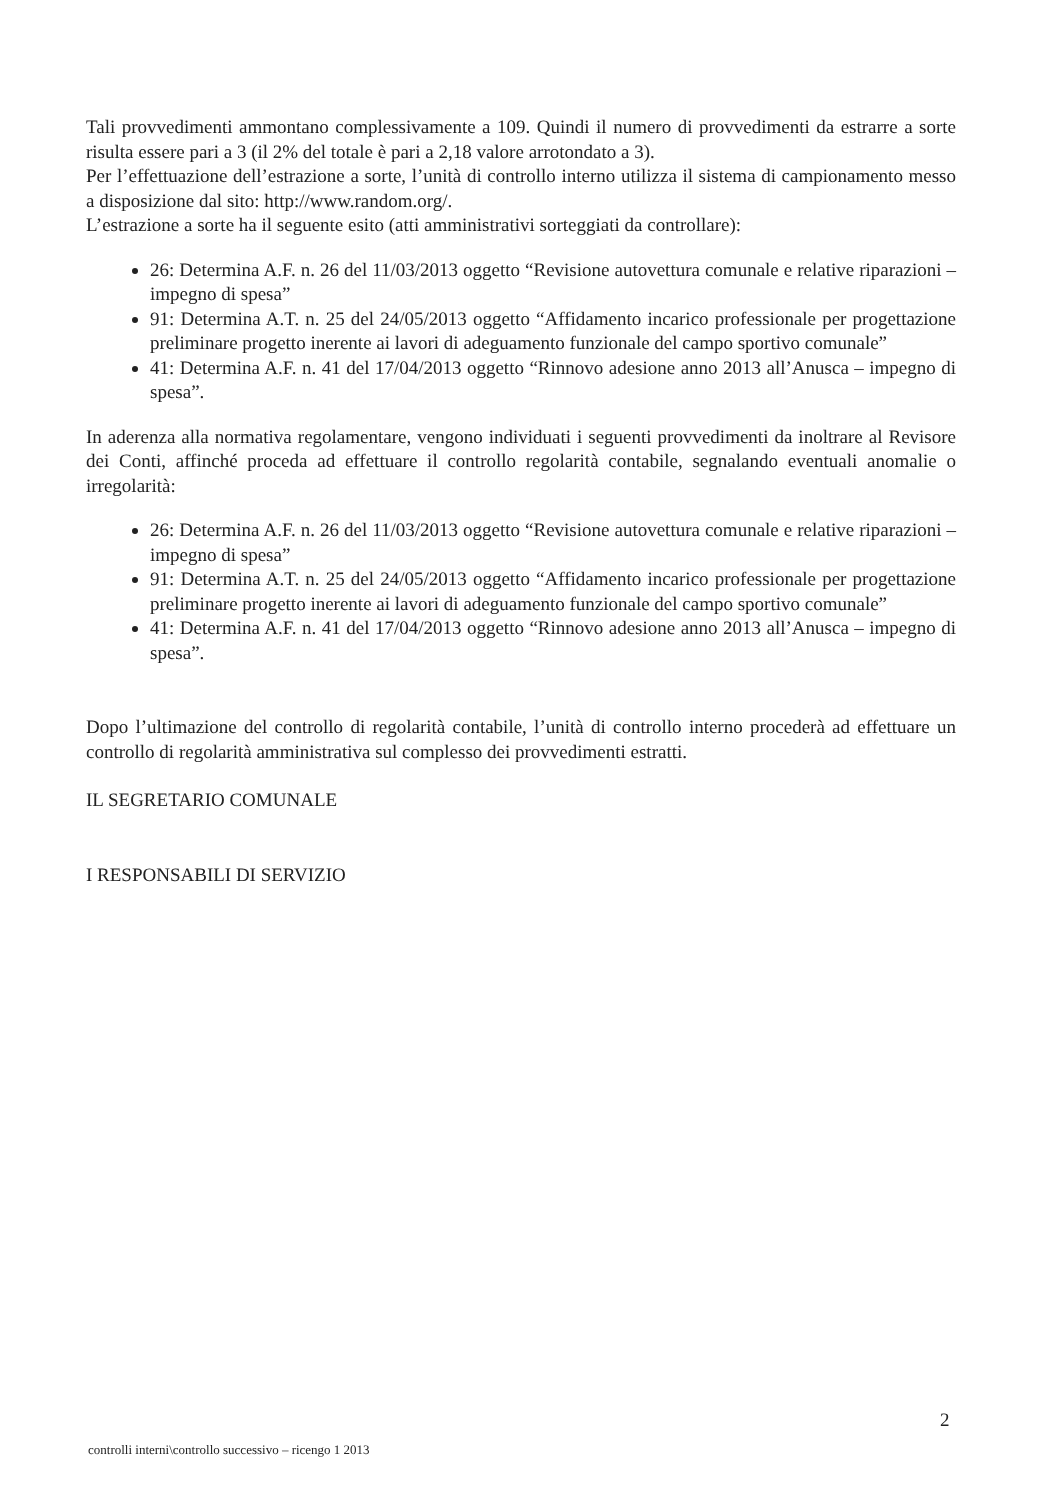Tali provvedimenti ammontano complessivamente a 109. Quindi il numero di provvedimenti da estrarre a sorte risulta essere pari a 3 (il 2% del totale è pari a 2,18 valore arrotondato a 3).
Per l’effettuazione dell’estrazione a sorte, l’unità di controllo interno utilizza il sistema di campionamento messo a disposizione dal sito: http://www.random.org/.
L’estrazione a sorte ha il seguente esito (atti amministrativi sorteggiati da controllare):
26: Determina A.F. n. 26 del 11/03/2013 oggetto “Revisione autovettura comunale e relative riparazioni – impegno di spesa”
91: Determina A.T. n. 25 del 24/05/2013 oggetto “Affidamento incarico professionale per progettazione preliminare progetto inerente ai lavori di adeguamento funzionale del campo sportivo comunale”
41: Determina A.F. n. 41 del 17/04/2013 oggetto “Rinnovo adesione anno 2013 all’Anusca – impegno di spesa”.
In aderenza alla normativa regolamentare, vengono individuati i seguenti provvedimenti da inoltrare al Revisore dei Conti, affinché proceda ad effettuare il controllo regolarità contabile, segnalando eventuali anomalie o irregolarità:
26: Determina A.F. n. 26 del 11/03/2013 oggetto “Revisione autovettura comunale e relative riparazioni – impegno di spesa”
91: Determina A.T. n. 25 del 24/05/2013 oggetto “Affidamento incarico professionale per progettazione preliminare progetto inerente ai lavori di adeguamento funzionale del campo sportivo comunale”
41: Determina A.F. n. 41 del 17/04/2013 oggetto “Rinnovo adesione anno 2013 all’Anusca – impegno di spesa”.
Dopo l’ultimazione del controllo di regolarità contabile, l’unità di controllo interno procederà ad effettuare un controllo di regolarità amministrativa sul complesso dei provvedimenti estratti.
IL SEGRETARIO COMUNALE
I RESPONSABILI DI SERVIZIO
2
controlli interni\controllo successivo – ricengo 1 2013